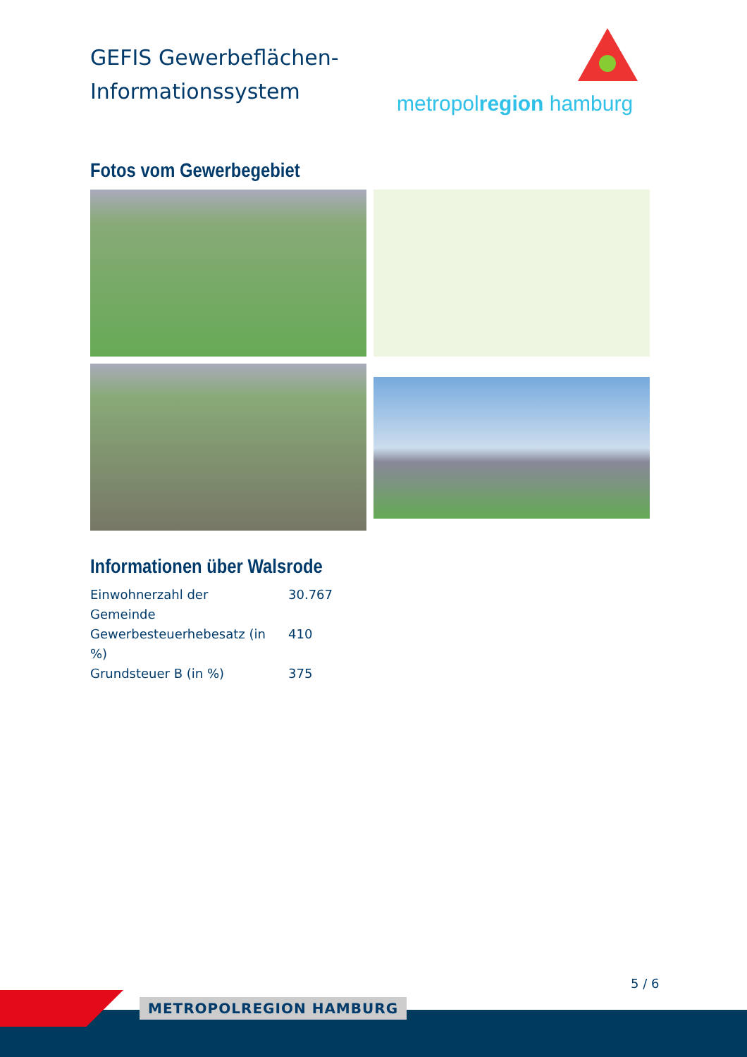GEFIS Gewerbeflächen-
Informationssystem
metropolregion hamburg
Fotos vom Gewerbegebiet
Informationen über Walsrode
| Einwohnerzahl der Gemeinde | 30.767 |
| Gewerbesteuerhebesatz (in %) | 410 |
| Grundsteuer B (in %) | 375 |
5 / 6
METROPOLREGION HAMBURG